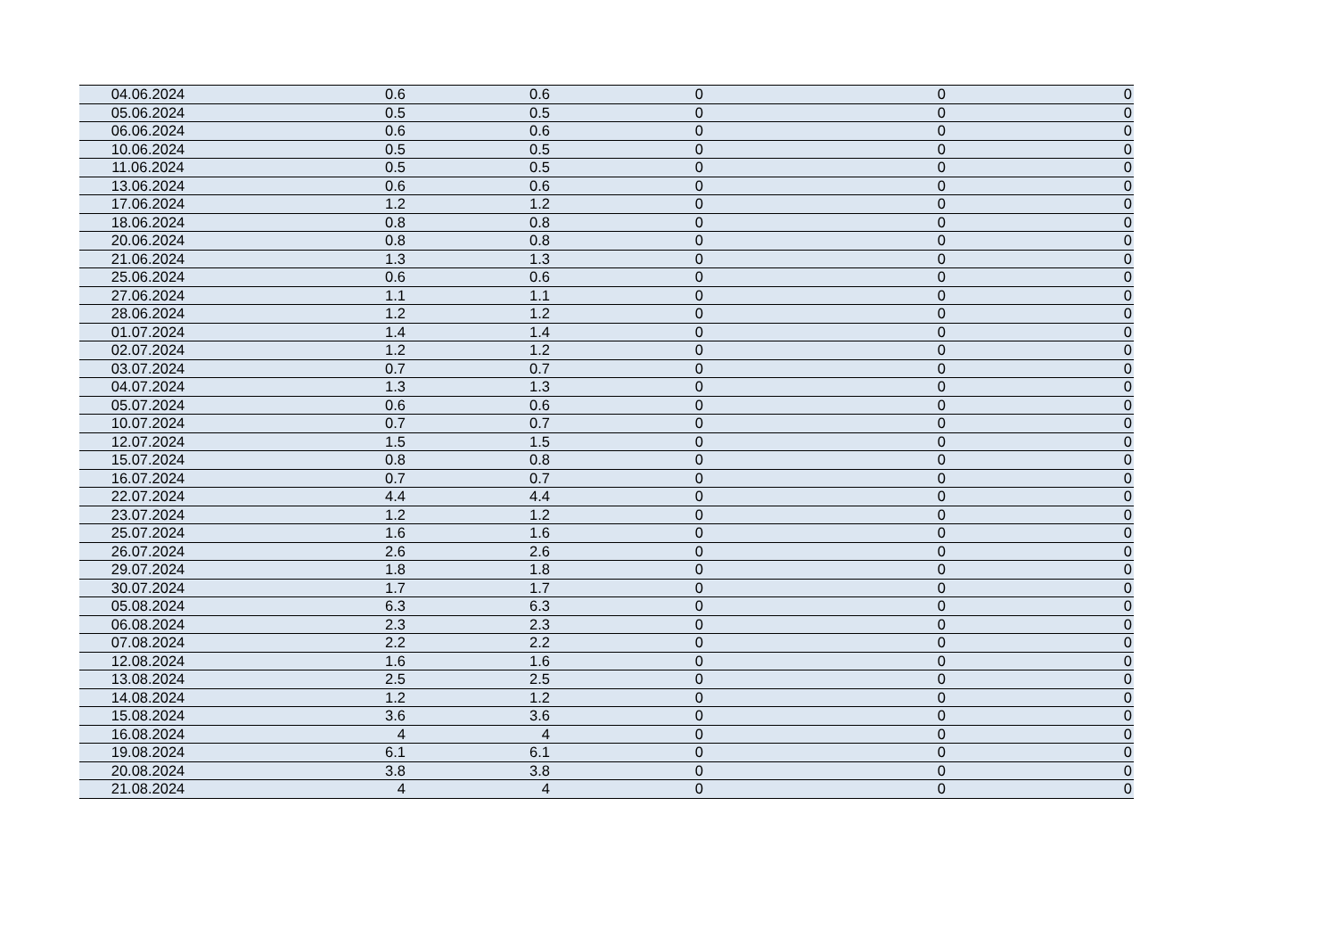| 04.06.2024 | 0.6 | 0.6 | 0 | 0 | 0 |
| 05.06.2024 | 0.5 | 0.5 | 0 | 0 | 0 |
| 06.06.2024 | 0.6 | 0.6 | 0 | 0 | 0 |
| 10.06.2024 | 0.5 | 0.5 | 0 | 0 | 0 |
| 11.06.2024 | 0.5 | 0.5 | 0 | 0 | 0 |
| 13.06.2024 | 0.6 | 0.6 | 0 | 0 | 0 |
| 17.06.2024 | 1.2 | 1.2 | 0 | 0 | 0 |
| 18.06.2024 | 0.8 | 0.8 | 0 | 0 | 0 |
| 20.06.2024 | 0.8 | 0.8 | 0 | 0 | 0 |
| 21.06.2024 | 1.3 | 1.3 | 0 | 0 | 0 |
| 25.06.2024 | 0.6 | 0.6 | 0 | 0 | 0 |
| 27.06.2024 | 1.1 | 1.1 | 0 | 0 | 0 |
| 28.06.2024 | 1.2 | 1.2 | 0 | 0 | 0 |
| 01.07.2024 | 1.4 | 1.4 | 0 | 0 | 0 |
| 02.07.2024 | 1.2 | 1.2 | 0 | 0 | 0 |
| 03.07.2024 | 0.7 | 0.7 | 0 | 0 | 0 |
| 04.07.2024 | 1.3 | 1.3 | 0 | 0 | 0 |
| 05.07.2024 | 0.6 | 0.6 | 0 | 0 | 0 |
| 10.07.2024 | 0.7 | 0.7 | 0 | 0 | 0 |
| 12.07.2024 | 1.5 | 1.5 | 0 | 0 | 0 |
| 15.07.2024 | 0.8 | 0.8 | 0 | 0 | 0 |
| 16.07.2024 | 0.7 | 0.7 | 0 | 0 | 0 |
| 22.07.2024 | 4.4 | 4.4 | 0 | 0 | 0 |
| 23.07.2024 | 1.2 | 1.2 | 0 | 0 | 0 |
| 25.07.2024 | 1.6 | 1.6 | 0 | 0 | 0 |
| 26.07.2024 | 2.6 | 2.6 | 0 | 0 | 0 |
| 29.07.2024 | 1.8 | 1.8 | 0 | 0 | 0 |
| 30.07.2024 | 1.7 | 1.7 | 0 | 0 | 0 |
| 05.08.2024 | 6.3 | 6.3 | 0 | 0 | 0 |
| 06.08.2024 | 2.3 | 2.3 | 0 | 0 | 0 |
| 07.08.2024 | 2.2 | 2.2 | 0 | 0 | 0 |
| 12.08.2024 | 1.6 | 1.6 | 0 | 0 | 0 |
| 13.08.2024 | 2.5 | 2.5 | 0 | 0 | 0 |
| 14.08.2024 | 1.2 | 1.2 | 0 | 0 | 0 |
| 15.08.2024 | 3.6 | 3.6 | 0 | 0 | 0 |
| 16.08.2024 | 4 | 4 | 0 | 0 | 0 |
| 19.08.2024 | 6.1 | 6.1 | 0 | 0 | 0 |
| 20.08.2024 | 3.8 | 3.8 | 0 | 0 | 0 |
| 21.08.2024 | 4 | 4 | 0 | 0 | 0 |